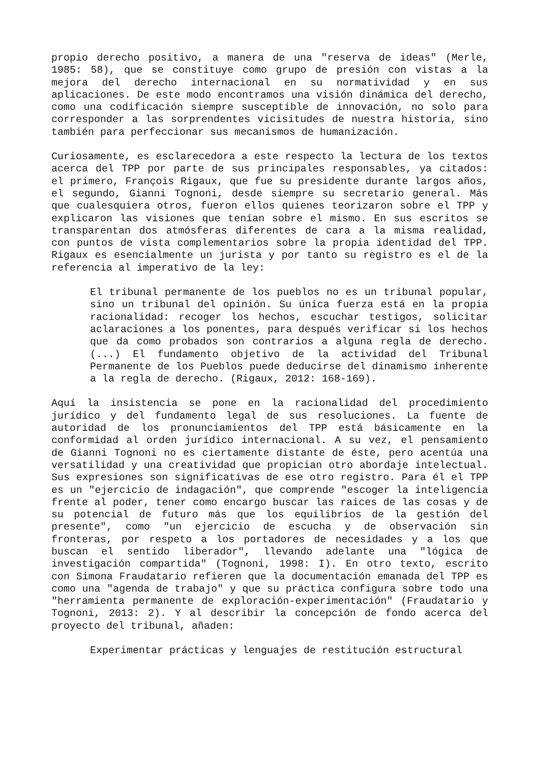propio derecho positivo, a manera de una "reserva de ideas" (Merle, 1985: 58), que se constituye como grupo de presión con vistas a la mejora del derecho internacional en su normatividad y en sus aplicaciones. De este modo encontramos una visión dinámica del derecho, como una codificación siempre susceptible de innovación, no solo para corresponder a las sorprendentes vicisitudes de nuestra historia, sino también para perfeccionar sus mecanismos de humanización.
Curiosamente, es esclarecedora a este respecto la lectura de los textos acerca del TPP por parte de sus principales responsables, ya citados: el primero, François Rigaux, que fue su presidente durante largos años, el segundo, Gianni Tognoni, desde siempre su secretario general. Más que cualesquiera otros, fueron ellos quienes teorizaron sobre el TPP y explicaron las visiones que tenían sobre el mismo. En sus escritos se transparentan dos atmósferas diferentes de cara a la misma realidad, con puntos de vista complementarios sobre la propia identidad del TPP. Rigaux es esencialmente un jurista y por tanto su registro es el de la referencia al imperativo de la ley:
El tribunal permanente de los pueblos no es un tribunal popular, sino un tribunal del opinión. Su única fuerza está en la propia racionalidad: recoger los hechos, escuchar testigos, solicitar aclaraciones a los ponentes, para después verificar si los hechos que da como probados son contrarios a alguna regla de derecho. (...) El fundamento objetivo de la actividad del Tribunal Permanente de los Pueblos puede deducirse del dinamismo inherente a la regla de derecho. (Rigaux, 2012: 168-169).
Aquí la insistencia se pone en la racionalidad del procedimiento jurídico y del fundamento legal de sus resoluciones. La fuente de autoridad de los pronunciamientos del TPP está básicamente en la conformidad al orden jurídico internacional. A su vez, el pensamiento de Gianni Tognoni no es ciertamente distante de éste, pero acentúa una versatilidad y una creatividad que propician otro abordaje intelectual. Sus expresiones son significativas de ese otro registro. Para él el TPP es un "ejercicio de indagación", que comprende "escoger la inteligencia frente al poder, tener como encargo buscar las raices de las cosas y de su potencial de futuro más que los equilibrios de la gestión del presente", como "un ejercicio de escucha y de observación sin fronteras, por respeto a los portadores de necesidades y a los que buscan el sentido liberador", llevando adelante una "lógica de investigación compartida" (Tognoni, 1998: I). En otro texto, escrito con Simona Fraudatario refieren que la documentación emanada del TPP es como una "agenda de trabajo" y que su práctica configura sobre todo una "herramienta permanente de exploración-experimentación" (Fraudatario y Tognoni, 2013: 2). Y al describir la concepción de fondo acerca del proyecto del tribunal, añaden:
Experimentar prácticas y lenguajes de restitución estructural